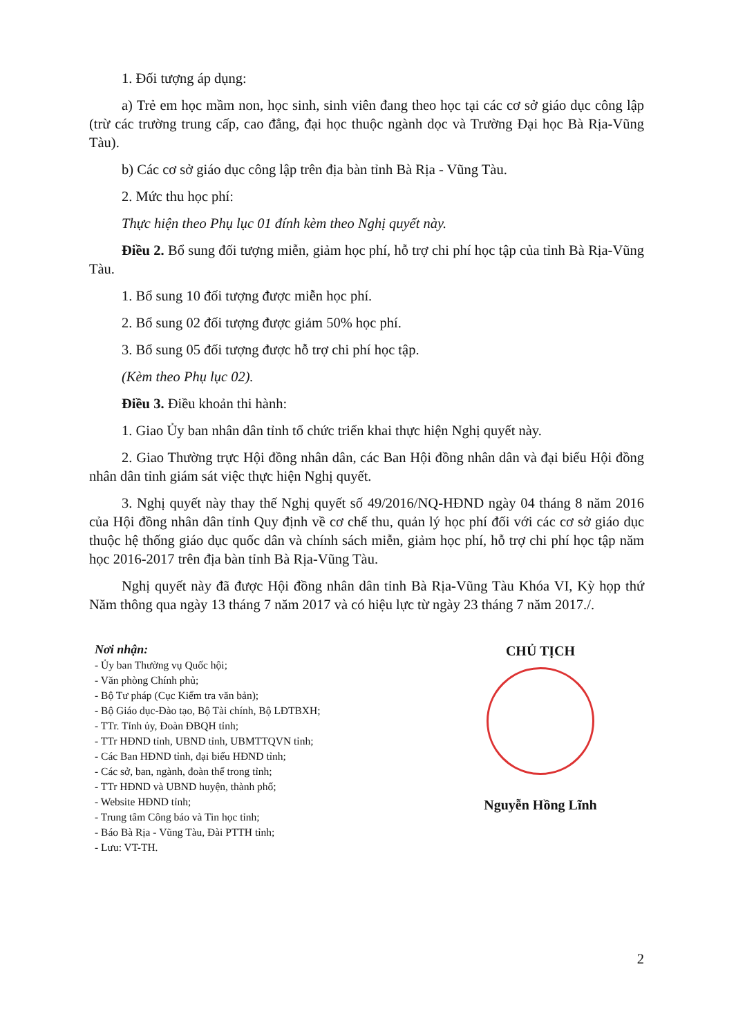1. Đối tượng áp dụng:
a) Trẻ em học mầm non, học sinh, sinh viên đang theo học tại các cơ sở giáo dục công lập (trừ các trường trung cấp, cao đẳng, đại học thuộc ngành dọc và Trường Đại học Bà Rịa-Vũng Tàu).
b) Các cơ sở giáo dục công lập trên địa bàn tỉnh Bà Rịa - Vũng Tàu.
2. Mức thu học phí:
Thực hiện theo Phụ lục 01 đính kèm theo Nghị quyết này.
Điều 2. Bổ sung đối tượng miễn, giảm học phí, hỗ trợ chi phí học tập của tỉnh Bà Rịa-Vũng Tàu.
1. Bổ sung 10 đối tượng được miễn học phí.
2. Bổ sung 02 đối tượng được giảm 50% học phí.
3. Bổ sung 05 đối tượng được hỗ trợ chi phí học tập.
(Kèm theo Phụ lục 02).
Điều 3. Điều khoản thi hành:
1. Giao Ủy ban nhân dân tỉnh tổ chức triển khai thực hiện Nghị quyết này.
2. Giao Thường trực Hội đồng nhân dân, các Ban Hội đồng nhân dân và đại biểu Hội đồng nhân dân tỉnh giám sát việc thực hiện Nghị quyết.
3. Nghị quyết này thay thế Nghị quyết số 49/2016/NQ-HĐND ngày 04 tháng 8 năm 2016 của Hội đồng nhân dân tỉnh Quy định về cơ chế thu, quản lý học phí đối với các cơ sở giáo dục thuộc hệ thống giáo dục quốc dân và chính sách miễn, giảm học phí, hỗ trợ chi phí học tập năm học 2016-2017 trên địa bàn tỉnh Bà Rịa-Vũng Tàu.
Nghị quyết này đã được Hội đồng nhân dân tỉnh Bà Rịa-Vũng Tàu Khóa VI, Kỳ họp thứ Năm thông qua ngày 13 tháng 7 năm 2017 và có hiệu lực từ ngày 23 tháng 7 năm 2017./.
Nơi nhận:
- Ủy ban Thường vụ Quốc hội;
- Văn phòng Chính phủ;
- Bộ Tư pháp (Cục Kiểm tra văn bản);
- Bộ Giáo dục-Đào tạo, Bộ Tài chính, Bộ LĐTBXH;
- TTr. Tỉnh ủy, Đoàn ĐBQH tỉnh;
- TTr HĐND tỉnh, UBND tỉnh, UBMTTQVN tỉnh;
- Các Ban HĐND tỉnh, đại biểu HĐND tỉnh;
- Các sở, ban, ngành, đoàn thể trong tỉnh;
- TTr HĐND và UBND huyện, thành phố;
- Website HĐND tỉnh;
- Trung tâm Công báo và Tin học tỉnh;
- Báo Bà Rịa - Vũng Tàu, Đài PTTH tỉnh;
- Lưu: VT-TH.
CHỦ TỊCH
Nguyễn Hồng Lĩnh
2